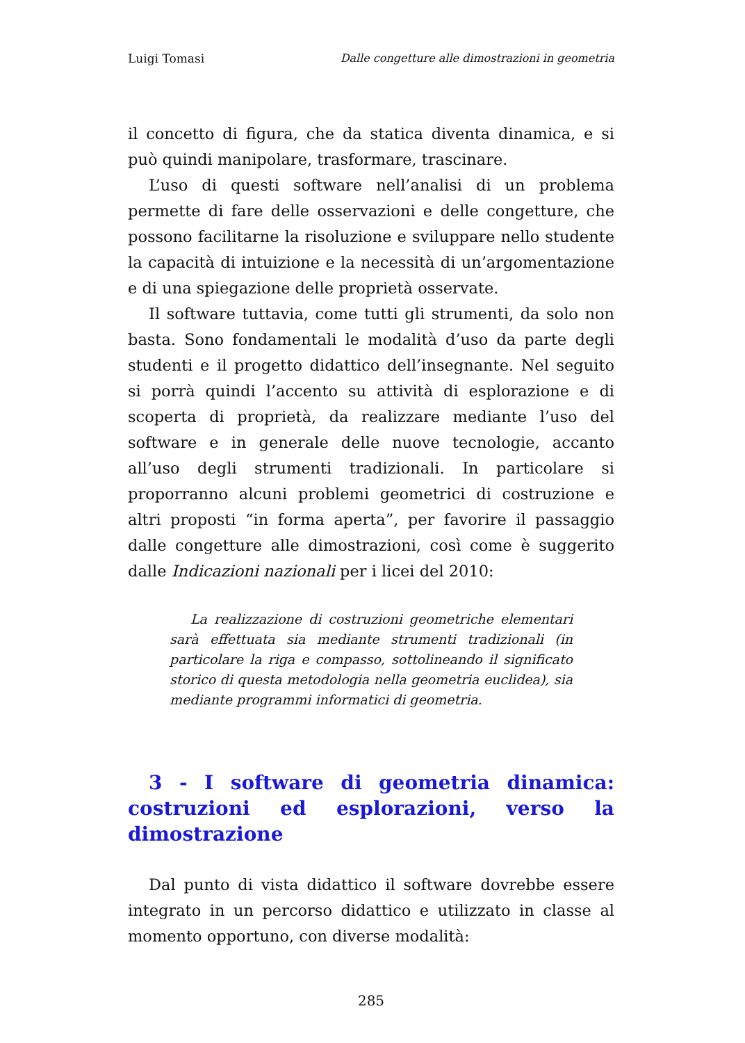Luigi Tomasi Dalle congetture alle dimostrazioni in geometria
il concetto di figura, che da statica diventa dinamica, e si può quindi manipolare, trasformare, trascinare.
L’uso di questi software nell’analisi di un problema permette di fare delle osservazioni e delle congetture, che possono facilitarne la risoluzione e sviluppare nello studente la capacità di intuizione e la necessità di un’argomentazione e di una spiegazione delle proprietà osservate.
Il software tuttavia, come tutti gli strumenti, da solo non basta. Sono fondamentali le modalità d’uso da parte degli studenti e il progetto didattico dell’insegnante. Nel seguito si porrà quindi l’accento su attività di esplorazione e di scoperta di proprietà, da realizzare mediante l’uso del software e in generale delle nuove tecnologie, accanto all’uso degli strumenti tradizionali. In particolare si proporranno alcuni problemi geometrici di costruzione e altri proposti “in forma aperta”, per favorire il passaggio dalle congetture alle dimostrazioni, così come è suggerito dalle Indicazioni nazionali per i licei del 2010:
La realizzazione di costruzioni geometriche elementari sarà effettuata sia mediante strumenti tradizionali (in particolare la riga e compasso, sottolineando il significato storico di questa metodologia nella geometria euclidea), sia mediante programmi informatici di geometria.
3 - I software di geometria dinamica: costruzioni ed esplorazioni, verso la dimostrazione
Dal punto di vista didattico il software dovrebbe essere integrato in un percorso didattico e utilizzato in classe al momento opportuno, con diverse modalità:
285